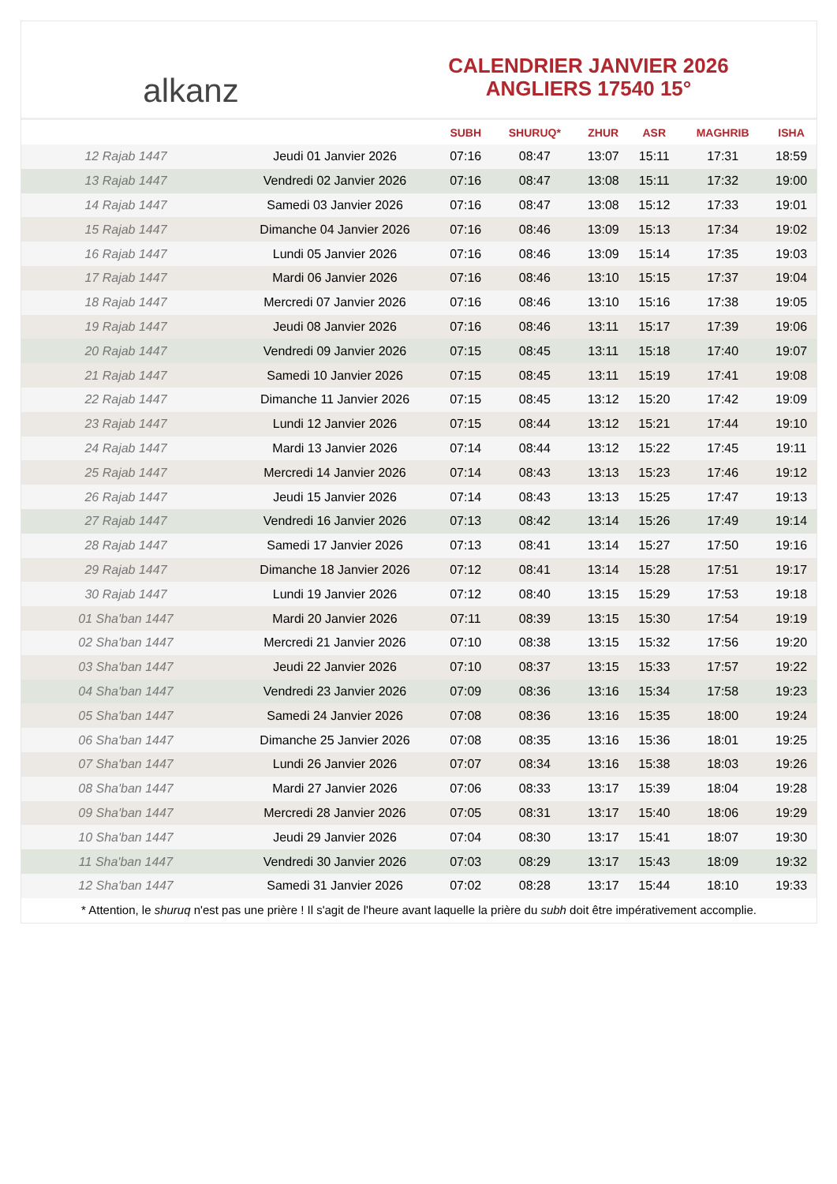alkanz
CALENDRIER JANVIER 2026
ANGLIERS 17540 15°
| | | SUBH | SHURUQ* | ZHUR | ASR | MAGHRIB | ISHA |
| --- | --- | --- | --- | --- | --- | --- | --- |
| 12 Rajab 1447 | Jeudi 01 Janvier 2026 | 07:16 | 08:47 | 13:07 | 15:11 | 17:31 | 18:59 |
| 13 Rajab 1447 | Vendredi 02 Janvier 2026 | 07:16 | 08:47 | 13:08 | 15:11 | 17:32 | 19:00 |
| 14 Rajab 1447 | Samedi 03 Janvier 2026 | 07:16 | 08:47 | 13:08 | 15:12 | 17:33 | 19:01 |
| 15 Rajab 1447 | Dimanche 04 Janvier 2026 | 07:16 | 08:46 | 13:09 | 15:13 | 17:34 | 19:02 |
| 16 Rajab 1447 | Lundi 05 Janvier 2026 | 07:16 | 08:46 | 13:09 | 15:14 | 17:35 | 19:03 |
| 17 Rajab 1447 | Mardi 06 Janvier 2026 | 07:16 | 08:46 | 13:10 | 15:15 | 17:37 | 19:04 |
| 18 Rajab 1447 | Mercredi 07 Janvier 2026 | 07:16 | 08:46 | 13:10 | 15:16 | 17:38 | 19:05 |
| 19 Rajab 1447 | Jeudi 08 Janvier 2026 | 07:16 | 08:46 | 13:11 | 15:17 | 17:39 | 19:06 |
| 20 Rajab 1447 | Vendredi 09 Janvier 2026 | 07:15 | 08:45 | 13:11 | 15:18 | 17:40 | 19:07 |
| 21 Rajab 1447 | Samedi 10 Janvier 2026 | 07:15 | 08:45 | 13:11 | 15:19 | 17:41 | 19:08 |
| 22 Rajab 1447 | Dimanche 11 Janvier 2026 | 07:15 | 08:45 | 13:12 | 15:20 | 17:42 | 19:09 |
| 23 Rajab 1447 | Lundi 12 Janvier 2026 | 07:15 | 08:44 | 13:12 | 15:21 | 17:44 | 19:10 |
| 24 Rajab 1447 | Mardi 13 Janvier 2026 | 07:14 | 08:44 | 13:12 | 15:22 | 17:45 | 19:11 |
| 25 Rajab 1447 | Mercredi 14 Janvier 2026 | 07:14 | 08:43 | 13:13 | 15:23 | 17:46 | 19:12 |
| 26 Rajab 1447 | Jeudi 15 Janvier 2026 | 07:14 | 08:43 | 13:13 | 15:25 | 17:47 | 19:13 |
| 27 Rajab 1447 | Vendredi 16 Janvier 2026 | 07:13 | 08:42 | 13:14 | 15:26 | 17:49 | 19:14 |
| 28 Rajab 1447 | Samedi 17 Janvier 2026 | 07:13 | 08:41 | 13:14 | 15:27 | 17:50 | 19:16 |
| 29 Rajab 1447 | Dimanche 18 Janvier 2026 | 07:12 | 08:41 | 13:14 | 15:28 | 17:51 | 19:17 |
| 30 Rajab 1447 | Lundi 19 Janvier 2026 | 07:12 | 08:40 | 13:15 | 15:29 | 17:53 | 19:18 |
| 01 Sha'ban 1447 | Mardi 20 Janvier 2026 | 07:11 | 08:39 | 13:15 | 15:30 | 17:54 | 19:19 |
| 02 Sha'ban 1447 | Mercredi 21 Janvier 2026 | 07:10 | 08:38 | 13:15 | 15:32 | 17:56 | 19:20 |
| 03 Sha'ban 1447 | Jeudi 22 Janvier 2026 | 07:10 | 08:37 | 13:15 | 15:33 | 17:57 | 19:22 |
| 04 Sha'ban 1447 | Vendredi 23 Janvier 2026 | 07:09 | 08:36 | 13:16 | 15:34 | 17:58 | 19:23 |
| 05 Sha'ban 1447 | Samedi 24 Janvier 2026 | 07:08 | 08:36 | 13:16 | 15:35 | 18:00 | 19:24 |
| 06 Sha'ban 1447 | Dimanche 25 Janvier 2026 | 07:08 | 08:35 | 13:16 | 15:36 | 18:01 | 19:25 |
| 07 Sha'ban 1447 | Lundi 26 Janvier 2026 | 07:07 | 08:34 | 13:16 | 15:38 | 18:03 | 19:26 |
| 08 Sha'ban 1447 | Mardi 27 Janvier 2026 | 07:06 | 08:33 | 13:17 | 15:39 | 18:04 | 19:28 |
| 09 Sha'ban 1447 | Mercredi 28 Janvier 2026 | 07:05 | 08:31 | 13:17 | 15:40 | 18:06 | 19:29 |
| 10 Sha'ban 1447 | Jeudi 29 Janvier 2026 | 07:04 | 08:30 | 13:17 | 15:41 | 18:07 | 19:30 |
| 11 Sha'ban 1447 | Vendredi 30 Janvier 2026 | 07:03 | 08:29 | 13:17 | 15:43 | 18:09 | 19:32 |
| 12 Sha'ban 1447 | Samedi 31 Janvier 2026 | 07:02 | 08:28 | 13:17 | 15:44 | 18:10 | 19:33 |
* Attention, le shuruq n'est pas une prière ! Il s'agit de l'heure avant laquelle la prière du subh doit être impérativement accomplie.